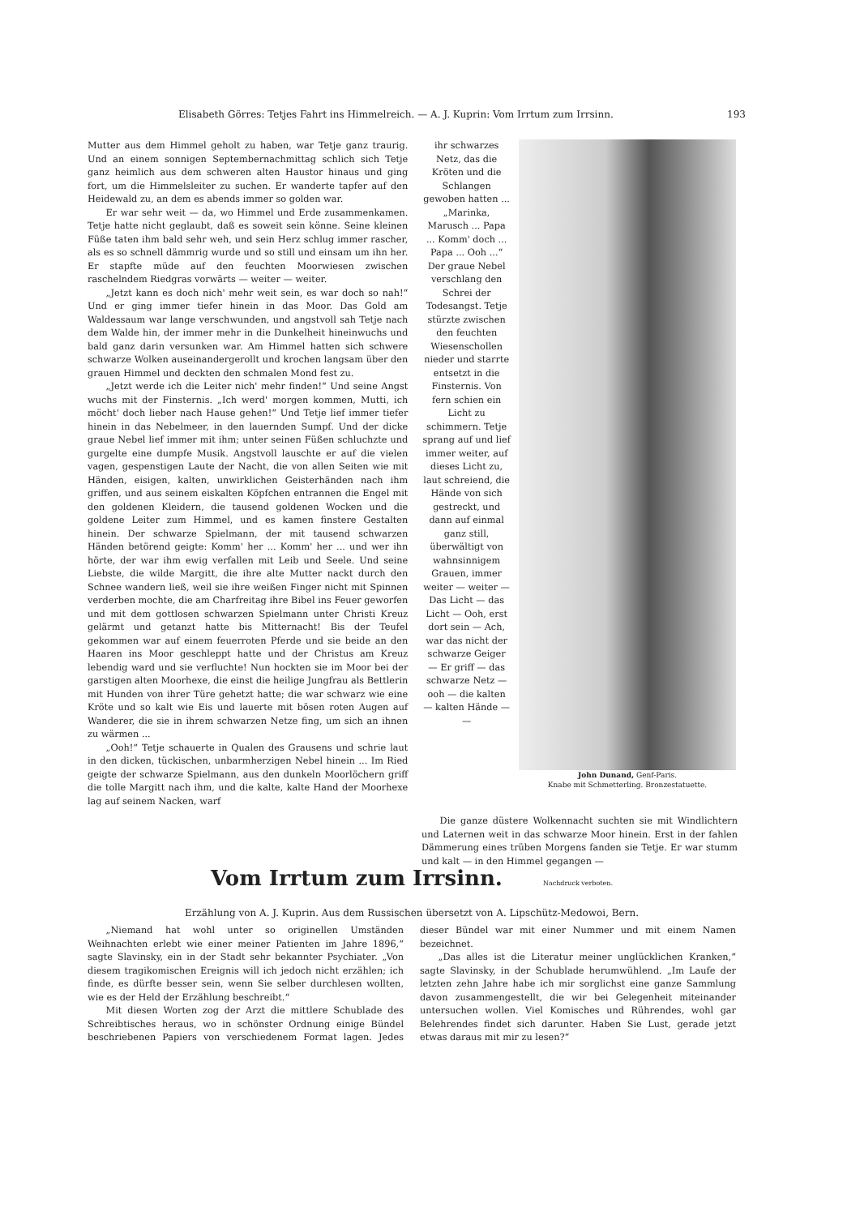Elisabeth Görres: Tetjes Fahrt ins Himmelreich. — A. J. Kuprin: Vom Irrtum zum Irrsinn. 193
Mutter aus dem Himmel geholt zu haben, war Tetje ganz traurig. Und an einem sonnigen Septembernachmittag schlich sich Tetje ganz heimlich aus dem schweren alten Haustor hinaus und ging fort, um die Himmelsleiter zu suchen. Er wanderte tapfer auf den Heidewald zu, an dem es abends immer so golden war.
Er war sehr weit — da, wo Himmel und Erde zusammenkamen. Tetje hatte nicht geglaubt, daß es soweit sein könne. Seine kleinen Füße taten ihm bald sehr weh, und sein Herz schlug immer rascher, als es so schnell dämmrig wurde und so still und einsam um ihn her. Er stapfte müde auf den feuchten Moorwiesen zwischen raschelndem Riedgras vorwärts — weiter — weiter.
„Jetzt kann es doch nich' mehr weit sein, es war doch so nah!“ Und er ging immer tiefer hinein in das Moor. Das Gold am Waldessaum war lange verschwunden, und angstvoll sah Tetje nach dem Walde hin, der immer mehr in die Dunkelheit hineinwuchs und bald ganz darin versunken war. Am Himmel hatten sich schwere schwarze Wolken auseinandergerollt und krochen langsam über den grauen Himmel und deckten den schmalen Mond fest zu.
„Jetzt werde ich die Leiter nich' mehr finden!“ Und seine Angst wuchs mit der Finsternis. „Ich werd' morgen kommen, Mutti, ich möcht' doch lieber nach Hause gehen!“ Und Tetje lief immer tiefer hinein in das Nebelmeer, in den lauernden Sumpf. Und der dicke graue Nebel lief immer mit ihm; unter seinen Füßen schluchzte und gurgelte eine dumpfe Musik. Angstvoll lauschte er auf die vielen vagen, gespenstigen Laute der Nacht, die von allen Seiten wie mit Händen, eisigen, kalten, unwirklichen Geisterhänden nach ihm griffen, und aus seinem eiskalten Köpfchen entrannen die Engel mit den goldenen Kleidern, die tausend goldenen Wocken und die goldene Leiter zum Himmel, und es kamen finstere Gestalten hinein. Der schwarze Spielmann, der mit tausend schwarzen Händen betörend geigte: Komm' her ... Komm' her ... und wer ihn hörte, der war ihm ewig verfallen mit Leib und Seele. Und seine Liebste, die wilde Margitt, die ihre alte Mutter nackt durch den Schnee wandern ließ, weil sie ihre weißen Finger nicht mit Spinnen verderben mochte, die am Charfreitag ihre Bibel ins Feuer geworfen und mit dem gottlosen schwarzen Spielmann unter Christi Kreuz gelärmt und getanzt hatte bis Mitternacht! Bis der Teufel gekommen war auf einem feuerroten Pferde und sie beide an den Haaren ins Moor geschleppt hatte und der Christus am Kreuz lebendig ward und sie verfluchte! Nun hockten sie im Moor bei der garstigen alten Moorhexe, die einst die heilige Jungfrau als Bettlerin mit Hunden von ihrer Türe gehetzt hatte; die war schwarz wie eine Kröte und so kalt wie Eis und lauerte mit bösen roten Augen auf Wanderer, die sie in ihrem schwarzen Netze fing, um sich an ihnen zu wärmen ...
„Ooh!“ Tetje schauerte in Qualen des Grausens und schrie laut in den dicken, tückischen, unbarmherzigen Nebel hinein ... Im Ried geigte der schwarze Spielmann, aus den dunkeln Moorlöchern griff die tolle Margitt nach ihm, und die kalte, kalte Hand der Moorhexe lag auf seinem Nacken, warf
ihr schwarzes Netz, das die Kröten und die Schlangen gewoben hatten ...
„Marinka, Marusch ... Papa ... Komm' doch ... Papa ... Ooh ...“
Der graue Nebel verschlang den Schrei der Todesangst. Tetje stürzte zwischen den feuchten Wiesenschollen nieder und starrte entsetzt in die Finsternis. Von fern schien ein Licht zu schimmern. Tetje sprang auf und lief immer weiter, auf dieses Licht zu, laut schreiend, die Hände von sich gestreckt, und dann auf einmal ganz still, überwältigt von wahnsinnigem Grauen, immer weiter — weiter —
Das Licht — das Licht — Ooh, erst dort sein — Ach, war das nicht der schwarze Geiger — Er griff — das schwarze Netz — ooh — die kalten — kalten Hände — —
John Dunand, Genf-Paris.
Knabe mit Schmetterling. Bronzestatuette.
Die ganze düstere Wolkennacht suchten sie mit Windlichtern und Laternen weit in das schwarze Moor hinein. Erst in der fahlen Dämmerung eines trüben Morgens fanden sie Tetje. Er war stumm und kalt — in den Himmel gegangen —
Vom Irrtum zum Irrsinn.
Nachdruck verboten.
Erzählung von A. J. Kuprin. Aus dem Russischen übersetzt von A. Lipschütz-Medowoi, Bern.
„Niemand hat wohl unter so originellen Umständen Weihnachten erlebt wie einer meiner Patienten im Jahre 1896,“ sagte Slavinsky, ein in der Stadt sehr bekannter Psychiater. „Von diesem tragikomischen Ereignis will ich jedoch nicht erzählen; ich finde, es dürfte besser sein, wenn Sie selber durchlesen wollten, wie es der Held der Erzählung beschreibt.“
Mit diesen Worten zog der Arzt die mittlere Schublade des Schreibtisches heraus, wo in schönster Ordnung einige Bündel beschriebenen Papiers von verschiedenem Format lagen. Jedes dieser Bündel war mit einer Nummer und mit einem Namen bezeichnet.
„Das alles ist die Literatur meiner unglücklichen Kranken,“ sagte Slavinsky, in der Schublade herumwühlend. „Im Laufe der letzten zehn Jahre habe ich mir sorglichst eine ganze Sammlung davon zusammengestellt, die wir bei Gelegenheit miteinander untersuchen wollen. Viel Komisches und Rührendes, wohl gar Belehrendes findet sich darunter. Haben Sie Lust, gerade jetzt etwas daraus mit mir zu lesen?“